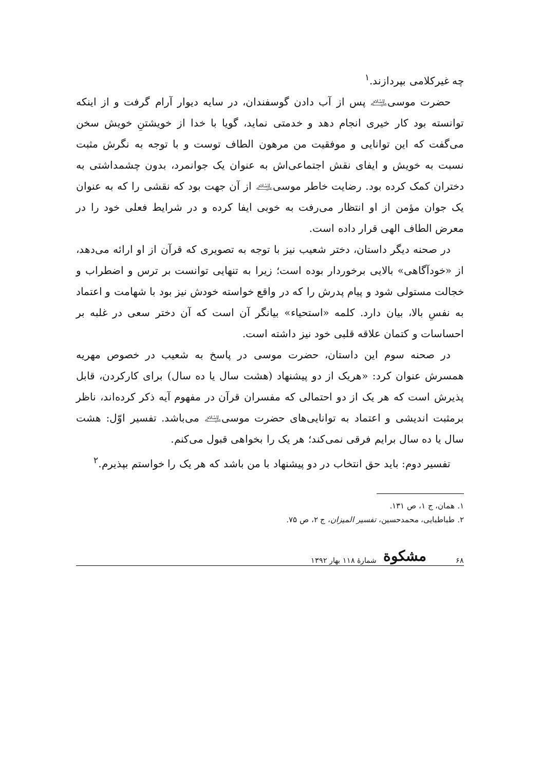چه غیرکلامی بپردازند.<sup>۱</sup>
حضرت موسی﵇ پس از آب دادن گوسفندان، در سایه دیوار آرام گرفت و از اینکه توانسته بود کار خیری انجام دهد و خدمتی نماید، گویا با خدا از خویشتنِ خویش سخن می‌گفت که این توانایی و موفقیت من مرهون الطاف توست و با توجه به نگرش مثبت نسبت به خویش و ایفای نقش اجتماعی‌اش به عنوان یک جوانمرد، بدون چشمداشتی به دختران کمک کرده بود. رضایت خاطر موسی﵇ از آن جهت بود که نقشی را که به عنوان یک جوان مؤمن از او انتظار می‌رفت به خوبی ایفا کرده و در شرایط فعلی خود را در معرض الطاف الهی قرار داده است.
در صحنه دیگر داستان، دختر شعیب نیز با توجه به تصویری که قرآن از او ارائه می‌دهد، از «خودآگاهی» بالایی برخوردار بوده است؛ زیرا به تنهایی توانست بر ترس و اضطراب و خجالت مستولی شود و پیام پدرش را که در واقع خواسته خودش نیز بود با شهامت و اعتماد به نفسِ بالا، بیان دارد. کلمه «استحیاء» بیانگر آن است که آن دختر سعی در غلبه بر احساسات و کتمان علاقه قلبی خود نیز داشته است.
در صحنه سوم این داستان، حضرت موسی در پاسخ به شعیب در خصوص مهریه همسرش عنوان کرد: «هریک از دو پیشنهاد (هشت سال یا ده سال) برای کارکردن، قابل پذیرش است که هر یک از دو احتمالی که مفسران قرآن در مفهوم آیه ذکر کرده‌اند، ناظر برمثبت اندیشی و اعتماد به توانایی‌های حضرت موسی﵇ می‌باشد. تفسیر اوّل: هشت سال یا ده سال برایم فرقی نمی‌کند؛ هر یک را بخواهی قبول می‌کنم.
تفسیر دوم: باید حق انتخاب در دو پیشنهاد با من باشد که هر یک را خواستم بپذیرم.<sup>۲</sup>
۱. همان، ج ۱، ص ۱۳۱.
۲. طباطبایی، محمدحسین، تفسیر المیزان، ج ۲، ص ۷۵.
۶۸ مشکوة شمارهٔ ۱۱۸ بهار ۱۳۹۲